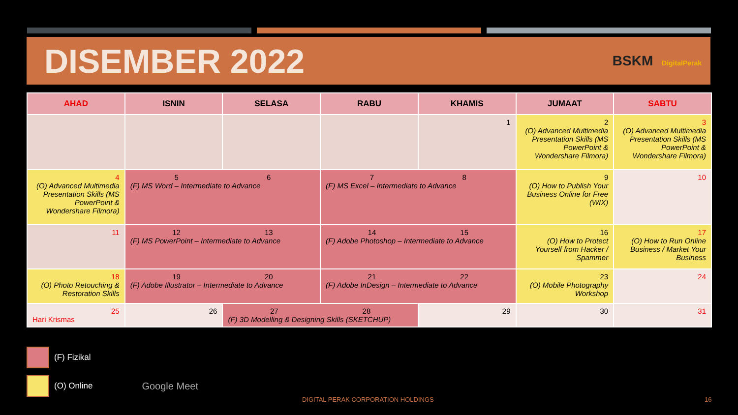DISEMBER 2022
BSKM DigitalPerak
| AHAD | ISNIN | SELASA | RABU | KHAMIS | JUMAAT | SABTU |
| --- | --- | --- | --- | --- | --- | --- |
| | | | | 1 | 2 (O) Advanced Multimedia Presentation Skills (MS PowerPoint & Wondershare Filmora) | 3 (O) Advanced Multimedia Presentation Skills (MS PowerPoint & Wondershare Filmora) |
| 4 (O) Advanced Multimedia Presentation Skills (MS PowerPoint & Wondershare Filmora) | 5 6 (F) MS Word – Intermediate to Advance | | 7 8 (F) MS Excel – Intermediate to Advance | | 9 (O) How to Publish Your Business Online for Free (WIX) | 10 |
| 11 | 12 13 (F) MS PowerPoint – Intermediate to Advance | | 14 15 (F) Adobe Photoshop – Intermediate to Advance | | 16 (O) How to Protect Yourself from Hacker / Spammer | 17 (O) How to Run Online Business / Market Your Business |
| 18 (O) Photo Retouching & Restoration Skills | 19 20 (F) Adobe Illustrator – Intermediate to Advance | | 21 22 (F) Adobe InDesign – Intermediate to Advance | | 23 (O) Mobile Photography Workshop | 24 |
| 25 Hari Krismas | 26 | 27 28 (F) 3D Modelling & Designing Skills (SKETCHUP) | | 29 | 30 | 31 |
(F) Fizikal
(O) Online Google Meet
DIGITAL PERAK CORPORATION HOLDINGS
16